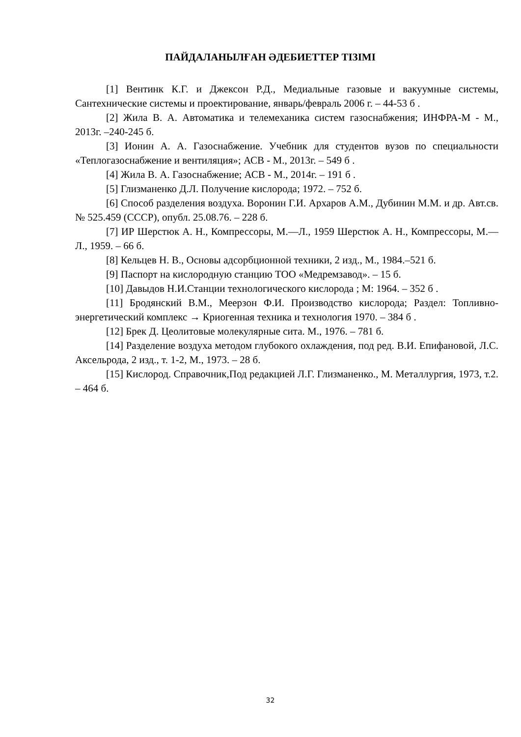ПАЙДАЛАНЫЛҒАН ӘДЕБИЕТТЕР ТІЗІМІ
[1] Вентинк К.Г. и Джексон Р.Д., Медиальные газовые и вакуумные системы, Сантехнические системы и проектирование, январь/февраль 2006 г. – 44-53 б .
[2] Жила В. А. Автоматика и телемеханика систем газоснабжения; ИНФРА-М - М., 2013г. –240-245 б.
[3] Ионин А. А. Газоснабжение. Учебник для студентов вузов по специальности «Теплогазоснабжение и вентиляция»; АСВ - М., 2013г. – 549 б .
[4] Жила В. А. Газоснабжение; АСВ - М., 2014г. – 191 б .
[5] Глизманенко Д.Л. Получение кислорода; 1972. – 752 б.
[6] Способ разделения воздуха. Воронин Г.И. Архаров А.М., Дубинин М.М. и др. Авт.св.№ 525.459 (СССР), опубл. 25.08.76. – 228 б.
[7] ИР Шерстюк А. Н., Компрессоры, М.—Л., 1959 Шерстюк А. Н., Компрессоры, М.—Л., 1959. – 66 б.
[8] Кельцев Н. В., Основы адсорбционной техники, 2 изд., М., 1984.–521 б.
[9] Паспорт на кислородную станцию ТОО «Медремзавод». – 15 б.
[10] Давыдов Н.И.Станции технологического кислорода ; М: 1964. – 352 б .
[11] Бродянский В.М., Меерзон Ф.И. Производство кислорода; Раздел: Топливно-энергетический комплекс → Криогенная техника и технология 1970. – 384 б .
[12] Брек Д. Цеолитовые молекулярные сита. М., 1976. – 781 б.
[14] Разделение воздуха методом глубокого охлаждения, под ред. В.И. Епифановой, Л.С. Аксельрода, 2 изд., т. 1-2, М., 1973. – 28 б.
[15] Кислород. Справочник,Под редакцией Л.Г. Глизманенко., М. Металлургия, 1973, т.2. – 464 б.
32